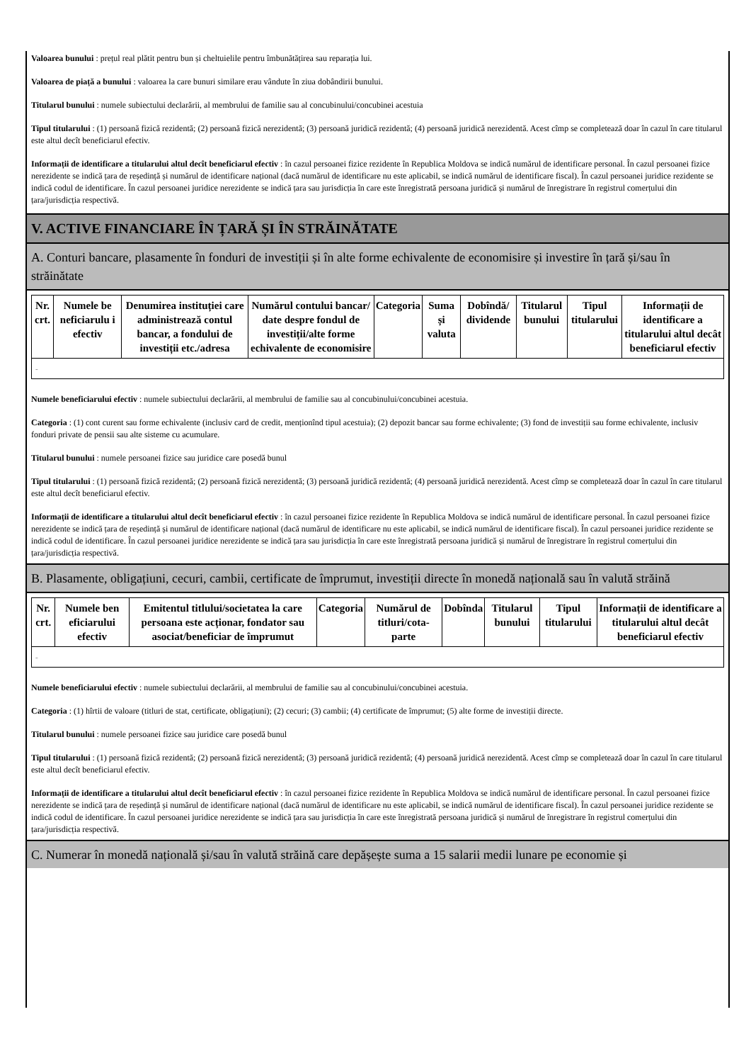Valoarea bunului : prețul real plătit pentru bun și cheltuielile pentru îmbunătățirea sau reparația lui.
Valoarea de piață a bunului : valoarea la care bunuri similare erau vândute în ziua dobândirii bunului.
Titularul bunului : numele subiectului declarării, al membrului de familie sau al concubinului/concubinei acestuia
Tipul titularului : (1) persoană fizică rezidentă; (2) persoană fizică nerezidentă; (3) persoană juridică rezidentă; (4) persoană juridică nerezidentă. Acest cîmp se completează doar în cazul în care titularul este altul decît beneficiarul efectiv.
Informații de identificare a titularului altul decît beneficiarul efectiv : în cazul persoanei fizice rezidente în Republica Moldova se indică numărul de identificare personal. În cazul persoanei fizice nerezidente se indică țara de reședință și numărul de identificare național (dacă numărul de identificare nu este aplicabil, se indică numărul de identificare fiscal). În cazul persoanei juridice rezidente se indică codul de identificare. În cazul persoanei juridice nerezidente se indică țara sau jurisdicția în care este înregistrată persoana juridică și numărul de înregistrare în registrul comerțului din țara/jurisdicția respectivă.
V. ACTIVE FINANCIARE ÎN ȚARĂ ȘI ÎN STRĂINĂTATE
A. Conturi bancare, plasamente în fonduri de investiții și în alte forme echivalente de economisire și investire în țară și/sau în străinătate
| Nr. crt. | Numele be neficiarulu i efectiv | Denumirea instituției care administrează contul bancar, a fondului de investiții etc./adresa | Numărul contului bancar/ date despre fondul de investiții/alte forme echivalente de economisire | Categoria | Suma și valuta | Dobîndă/ dividende | Titularul bunului | Tipul titularului | Informații de identificare a titularului altul decât beneficiarul efectiv |
| --- | --- | --- | --- | --- | --- | --- | --- | --- | --- |
| - | | | | | | | | | |
Numele beneficiarului efectiv : numele subiectului declarării, al membrului de familie sau al concubinului/concubinei acestuia.
Categoria : (1) cont curent sau forme echivalente (inclusiv card de credit, menționînd tipul acestuia); (2) depozit bancar sau forme echivalente; (3) fond de investiții sau forme echivalente, inclusiv fonduri private de pensii sau alte sisteme cu acumulare.
Titularul bunului : numele persoanei fizice sau juridice care posedă bunul
Tipul titularului : (1) persoană fizică rezidentă; (2) persoană fizică nerezidentă; (3) persoană juridică rezidentă; (4) persoană juridică nerezidentă. Acest cîmp se completează doar în cazul în care titularul este altul decît beneficiarul efectiv.
Informații de identificare a titularului altul decît beneficiarul efectiv : în cazul persoanei fizice rezidente în Republica Moldova se indică numărul de identificare personal. În cazul persoanei fizice nerezidente se indică țara de reședință și numărul de identificare național (dacă numărul de identificare nu este aplicabil, se indică numărul de identificare fiscal). În cazul persoanei juridice rezidente se indică codul de identificare. În cazul persoanei juridice nerezidente se indică țara sau jurisdicția în care este înregistrată persoana juridică și numărul de înregistrare în registrul comerțului din țara/jurisdicția respectivă.
B. Plasamente, obligațiuni, cecuri, cambii, certificate de împrumut, investiții directe în monedă națională sau în valută străină
| Nr. crt. | Numele ben eficiarului efectiv | Emitentul titlului/societatea la care persoana este acționar, fondator sau asociat/beneficiar de împrumut | Categoria | Numărul de titluri/cota-parte | Dobînda | Titularul bunului | Tipul titularului | Informații de identificare a titularului altul decât beneficiarul efectiv |
| --- | --- | --- | --- | --- | --- | --- | --- | --- |
| - | | | | | | | | |
Numele beneficiarului efectiv : numele subiectului declarării, al membrului de familie sau al concubinului/concubinei acestuia.
Categoria : (1) hîrtii de valoare (titluri de stat, certificate, obligațiuni); (2) cecuri; (3) cambii; (4) certificate de împrumut; (5) alte forme de investiții directe.
Titularul bunului : numele persoanei fizice sau juridice care posedă bunul
Tipul titularului : (1) persoană fizică rezidentă; (2) persoană fizică nerezidentă; (3) persoană juridică rezidentă; (4) persoană juridică nerezidentă. Acest cîmp se completează doar în cazul în care titularul este altul decît beneficiarul efectiv.
Informații de identificare a titularului altul decît beneficiarul efectiv : în cazul persoanei fizice rezidente în Republica Moldova se indică numărul de identificare personal. În cazul persoanei fizice nerezidente se indică țara de reședință și numărul de identificare național (dacă numărul de identificare nu este aplicabil, se indică numărul de identificare fiscal). În cazul persoanei juridice rezidente se indică codul de identificare. În cazul persoanei juridice nerezidente se indică țara sau jurisdicția în care este înregistrată persoana juridică și numărul de înregistrare în registrul comerțului din țara/jurisdicția respectivă.
C. Numerar în monedă națională și/sau în valută străină care depășește suma a 15 salarii medii lunare pe economie și